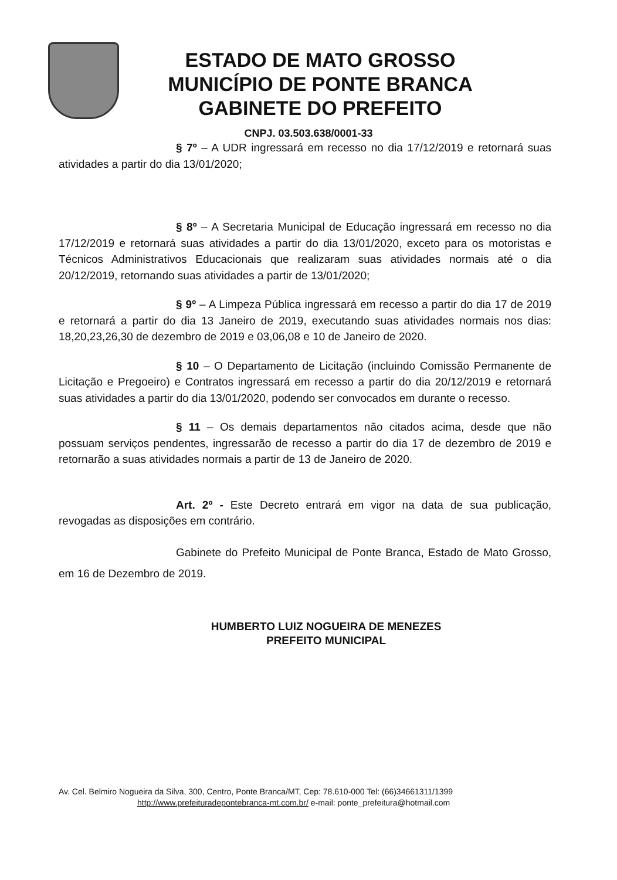ESTADO DE MATO GROSSO
MUNICÍPIO DE PONTE BRANCA
GABINETE DO PREFEITO
CNPJ. 03.503.638/0001-33
§ 7º – A UDR ingressará em recesso no dia 17/12/2019 e retornará suas atividades a partir do dia 13/01/2020;
§ 8º – A Secretaria Municipal de Educação ingressará em recesso no dia 17/12/2019 e retornará suas atividades a partir do dia 13/01/2020, exceto para os motoristas e Técnicos Administrativos Educacionais que realizaram suas atividades normais até o dia 20/12/2019, retornando suas atividades a partir de 13/01/2020;
§ 9º – A Limpeza Pública ingressará em recesso a partir do dia 17 de 2019 e retornará a partir do dia 13 Janeiro de 2019, executando suas atividades normais nos dias: 18,20,23,26,30 de dezembro de 2019 e 03,06,08 e 10 de Janeiro de 2020.
§ 10 – O Departamento de Licitação (incluindo Comissão Permanente de Licitação e Pregoeiro) e Contratos ingressará em recesso a partir do dia 20/12/2019 e retornará suas atividades a partir do dia 13/01/2020, podendo ser convocados em durante o recesso.
§ 11 – Os demais departamentos não citados acima, desde que não possuam serviços pendentes, ingressarão de recesso a partir do dia 17 de dezembro de 2019 e retornarão a suas atividades normais a partir de 13 de Janeiro de 2020.
Art. 2º - Este Decreto entrará em vigor na data de sua publicação, revogadas as disposições em contrário.
Gabinete do Prefeito Municipal de Ponte Branca, Estado de Mato Grosso, em 16 de Dezembro de 2019.
HUMBERTO LUIZ NOGUEIRA DE MENEZES
PREFEITO MUNICIPAL
Av. Cel. Belmiro Nogueira da Silva, 300, Centro, Ponte Branca/MT, Cep: 78.610-000 Tel: (66)34661311/1399
http://www.prefeituradepontebranca-mt.com.br/ e-mail: ponte_prefeitura@hotmail.com